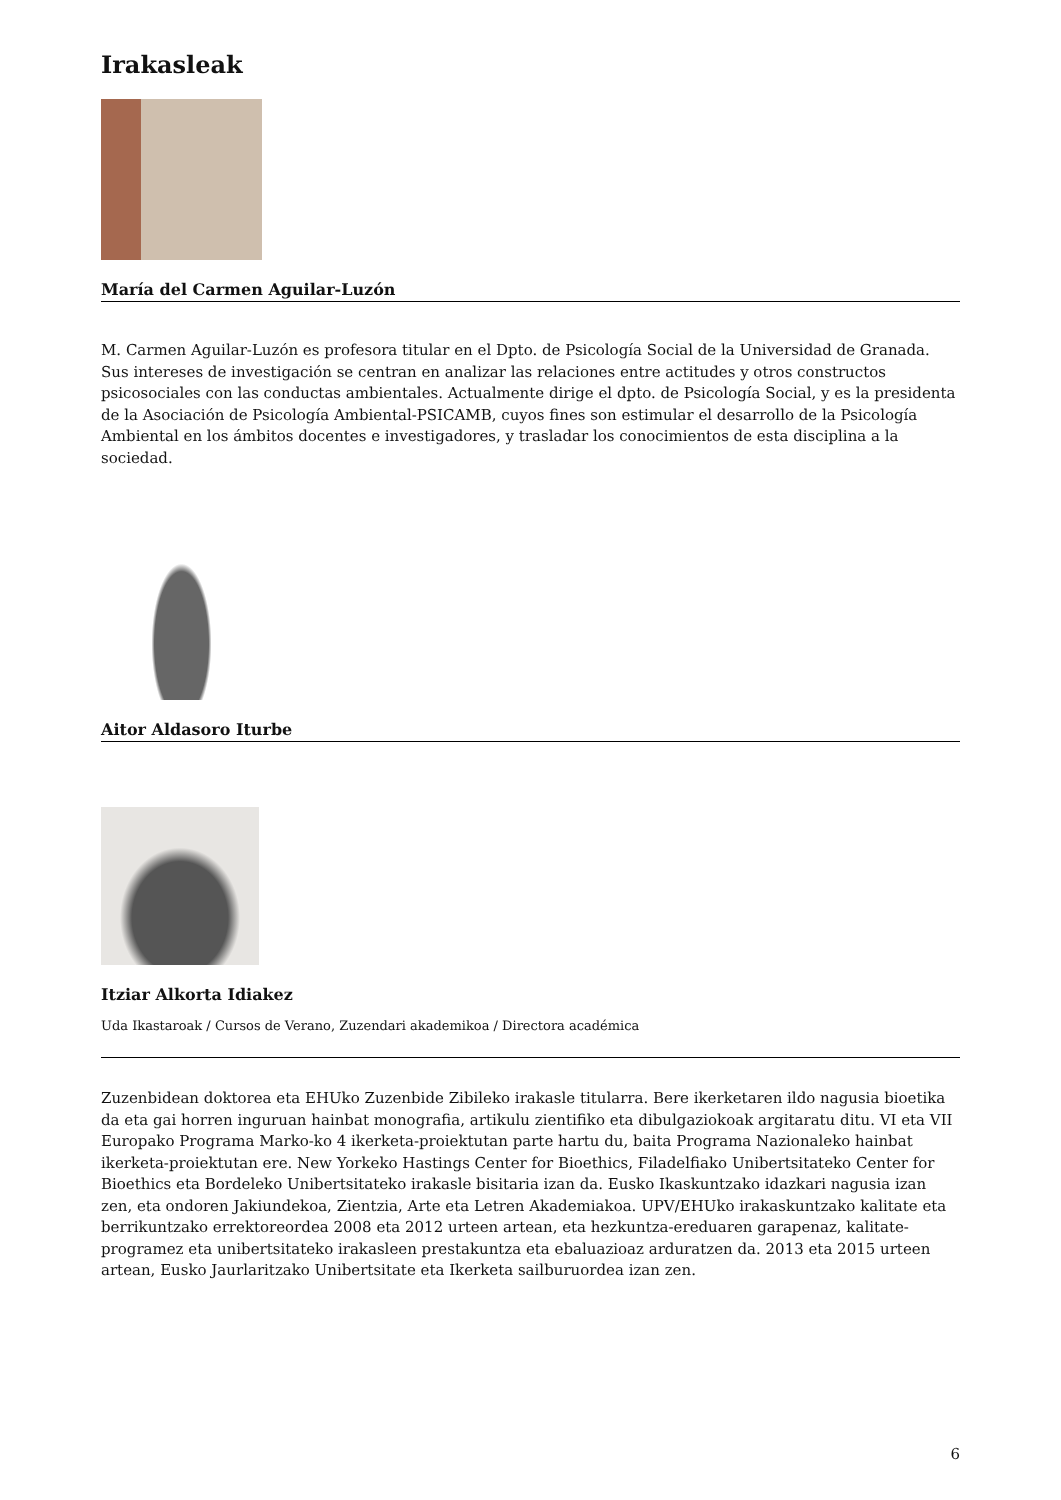Irakasleak
María del Carmen Aguilar-Luzón
M. Carmen Aguilar-Luzón es profesora titular en el Dpto. de Psicología Social de la Universidad de Granada. Sus intereses de investigación se centran en analizar las relaciones entre actitudes y otros constructos psicosociales con las conductas ambientales. Actualmente dirige el dpto. de Psicología Social, y es la presidenta de la Asociación de Psicología Ambiental-PSICAMB, cuyos fines son estimular el desarrollo de la Psicología Ambiental en los ámbitos docentes e investigadores, y trasladar los conocimientos de esta disciplina a la sociedad.
Aitor Aldasoro Iturbe
Itziar Alkorta Idiakez
Uda Ikastaroak / Cursos de Verano, Zuzendari akademikoa / Directora académica
Zuzenbidean doktorea eta EHUko Zuzenbide Zibileko irakasle titularra. Bere ikerketaren ildo nagusia bioetika da eta gai horren inguruan hainbat monografia, artikulu zientifiko eta dibulgaziokoak argitaratu ditu. VI eta VII Europako Programa Marko-ko 4 ikerketa-proiektutan parte hartu du, baita Programa Nazionaleko hainbat ikerketa-proiektutan ere. New Yorkeko Hastings Center for Bioethics, Filadelfiako Unibertsitateko Center for Bioethics eta Bordeleko Unibertsitateko irakasle bisitaria izan da. Eusko Ikaskuntzako idazkari nagusia izan zen, eta ondoren Jakiundekoa, Zientzia, Arte eta Letren Akademiakoa. UPV/EHUko irakaskuntzako kalitate eta berrikuntzako errektoreordea 2008 eta 2012 urteen artean, eta hezkuntza-ereduaren garapenaz, kalitate-programez eta unibertsitateko irakasleen prestakuntza eta ebaluazioaz arduratzen da. 2013 eta 2015 urteen artean, Eusko Jaurlaritzako Unibertsitate eta Ikerketa sailburuordea izan zen.
6